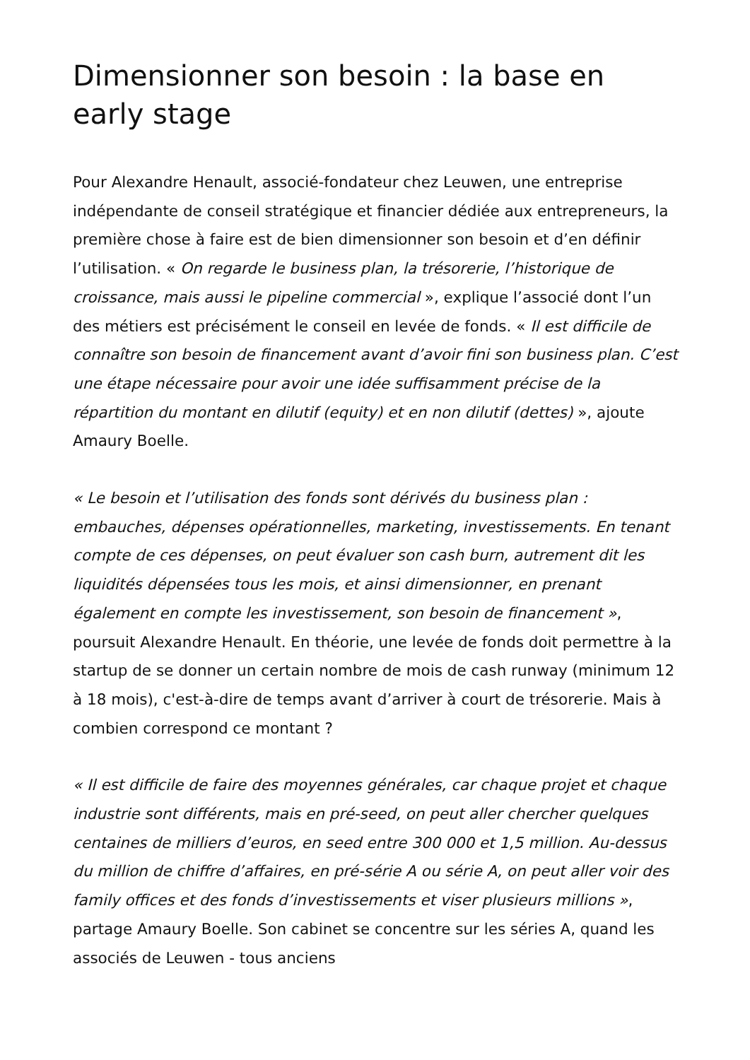Dimensionner son besoin : la base en early stage
Pour Alexandre Henault, associé-fondateur chez Leuwen, une entreprise indépendante de conseil stratégique et financier dédiée aux entrepreneurs, la première chose à faire est de bien dimensionner son besoin et d’en définir l’utilisation. « On regarde le business plan, la trésorerie, l’historique de croissance, mais aussi le pipeline commercial », explique l’associé dont l’un des métiers est précisément le conseil en levée de fonds. « Il est difficile de connaître son besoin de financement avant d’avoir fini son business plan. C’est une étape nécessaire pour avoir une idée suffisamment précise de la répartition du montant en dilutif (equity) et en non dilutif (dettes) », ajoute Amaury Boelle.
« Le besoin et l’utilisation des fonds sont dérivés du business plan : embauches, dépenses opérationnelles, marketing, investissements. En tenant compte de ces dépenses, on peut évaluer son cash burn, autrement dit les liquidités dépensées tous les mois, et ainsi dimensionner, en prenant également en compte les investissement, son besoin de financement », poursuit Alexandre Henault. En théorie, une levée de fonds doit permettre à la startup de se donner un certain nombre de mois de cash runway (minimum 12 à 18 mois), c'est-à-dire de temps avant d’arriver à court de trésorerie. Mais à combien correspond ce montant ?
« Il est difficile de faire des moyennes générales, car chaque projet et chaque industrie sont différents, mais en pré-seed, on peut aller chercher quelques centaines de milliers d’euros, en seed entre 300 000 et 1,5 million. Au-dessus du million de chiffre d’affaires, en pré-série A ou série A, on peut aller voir des family offices et des fonds d’investissements et viser plusieurs millions », partage Amaury Boelle. Son cabinet se concentre sur les séries A, quand les associés de Leuwen - tous anciens